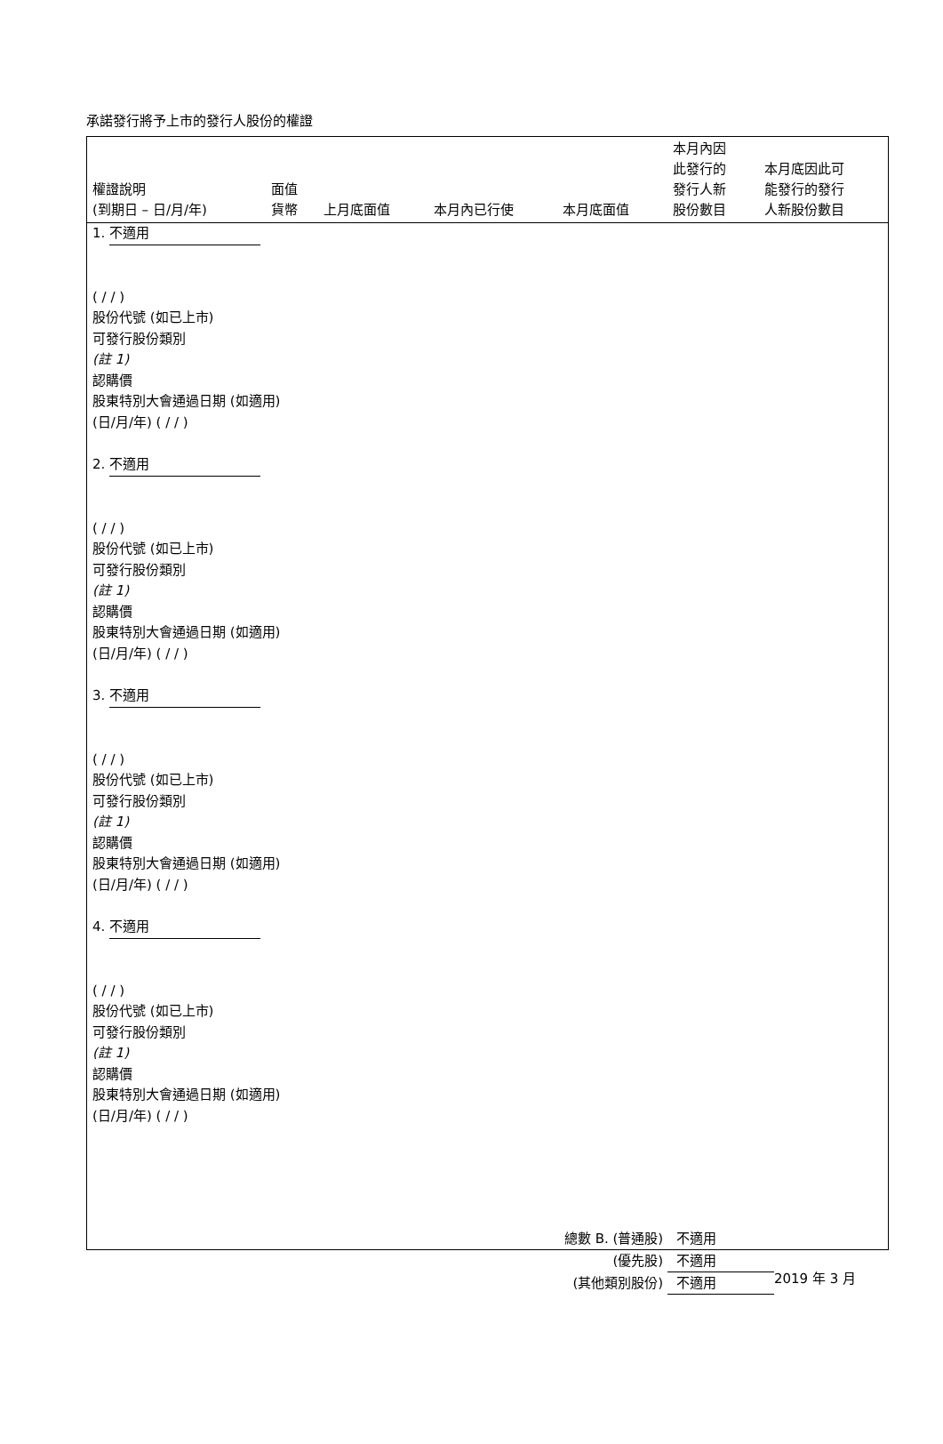承諾發行將予上市的發行人股份的權證
| 權證說明 (到期日 – 日/月/年) | 面值 貨幣 | 上月底面值 | 本月內已行使 | 本月底面值 | 本月內因 此發行的 發行人新 股份數目 | 本月底因此可 能發行的發行 人新股份數目 |
| --- | --- | --- | --- | --- | --- | --- |
| 1. 不適用 ( / / ) 股份代號 (如已上市) 可發行股份類別 (註 1) 認購價 股東特別大會通過日期 (如適用) (日/月/年) ( / / ) 2. 不適用 ( / / ) 股份代號 (如已上市) 可發行股份類別 (註 1) 認購價 股東特別大會通過日期 (如適用) (日/月/年) ( / / ) 3. 不適用 ( / / ) 股份代號 (如已上市) 可發行股份類別 (註 1) 認購價 股東特別大會通過日期 (如適用) (日/月/年) ( / / ) 4. 不適用 ( / / ) 股份代號 (如已上市) 可發行股份類別 (註 1) 認購價 股東特別大會通過日期 (如適用) (日/月/年) ( / / ) | | | | | | |
總數 B. (普通股) 不適用
(優先股) 不適用
(其他類別股份) 不適用
2019 年 3 月